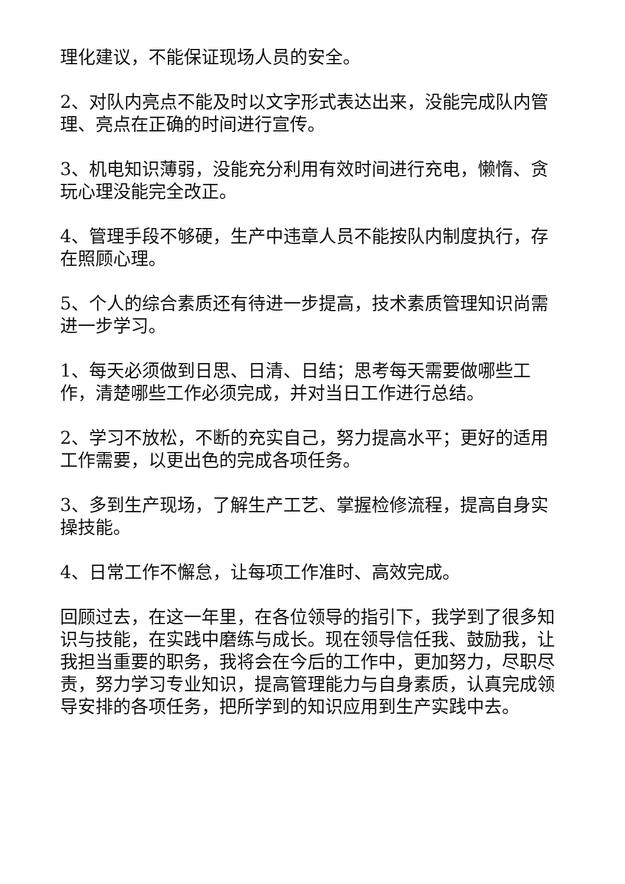理化建议，不能保证现场人员的安全。
2、对队内亮点不能及时以文字形式表达出来，没能完成队内管理、亮点在正确的时间进行宣传。
3、机电知识薄弱，没能充分利用有效时间进行充电，懒惰、贪玩心理没能完全改正。
4、管理手段不够硬，生产中违章人员不能按队内制度执行，存在照顾心理。
5、个人的综合素质还有待进一步提高，技术素质管理知识尚需进一步学习。
1、每天必须做到日思、日清、日结；思考每天需要做哪些工作，清楚哪些工作必须完成，并对当日工作进行总结。
2、学习不放松，不断的充实自己，努力提高水平；更好的适用工作需要，以更出色的完成各项任务。
3、多到生产现场，了解生产工艺、掌握检修流程，提高自身实操技能。
4、日常工作不懈怠，让每项工作准时、高效完成。
回顾过去，在这一年里，在各位领导的指引下，我学到了很多知识与技能，在实践中磨练与成长。现在领导信任我、鼓励我，让我担当重要的职务，我将会在今后的工作中，更加努力，尽职尽责，努力学习专业知识，提高管理能力与自身素质，认真完成领导安排的各项任务，把所学到的知识应用到生产实践中去。